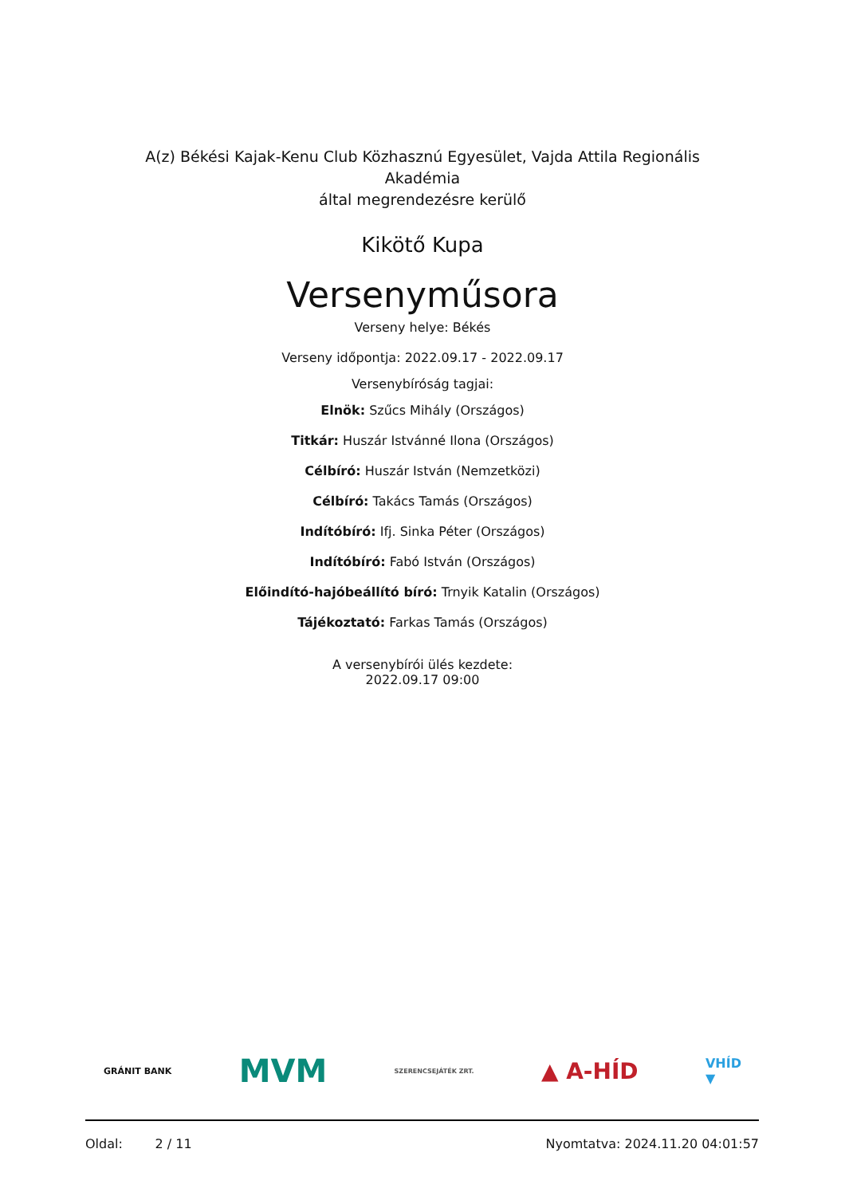A(z) Békési Kajak-Kenu Club Közhasznú Egyesület, Vajda Attila Regionális Akadémia
által megrendezésre kerülő
Kikötő Kupa
Versenyműsora
Verseny helye: Békés
Verseny időpontja: 2022.09.17 - 2022.09.17
Versenybíróság tagjai:
Elnök: Szűcs Mihály (Országos)
Titkár: Huszár Istvánné Ilona (Országos)
Célbíró: Huszár István (Nemzetközi)
Célbíró: Takács Tamás (Országos)
Indítóbíró: Ifj. Sinka Péter (Országos)
Indítóbíró: Fabó István (Országos)
Előindító-hajóbeállító bíró: Trnyik Katalin (Országos)
Tájékoztató: Farkas Tamás (Országos)
A versenybírói ülés kezdete:
2022.09.17 09:00
GRÁNIT BANK MVM SZERENCSEJÁTÉK ZRT. ▲ A-HÍD VHÍD
▼
Oldal: 2 / 11 Nyomtatva: 2024.11.20 04:01:57